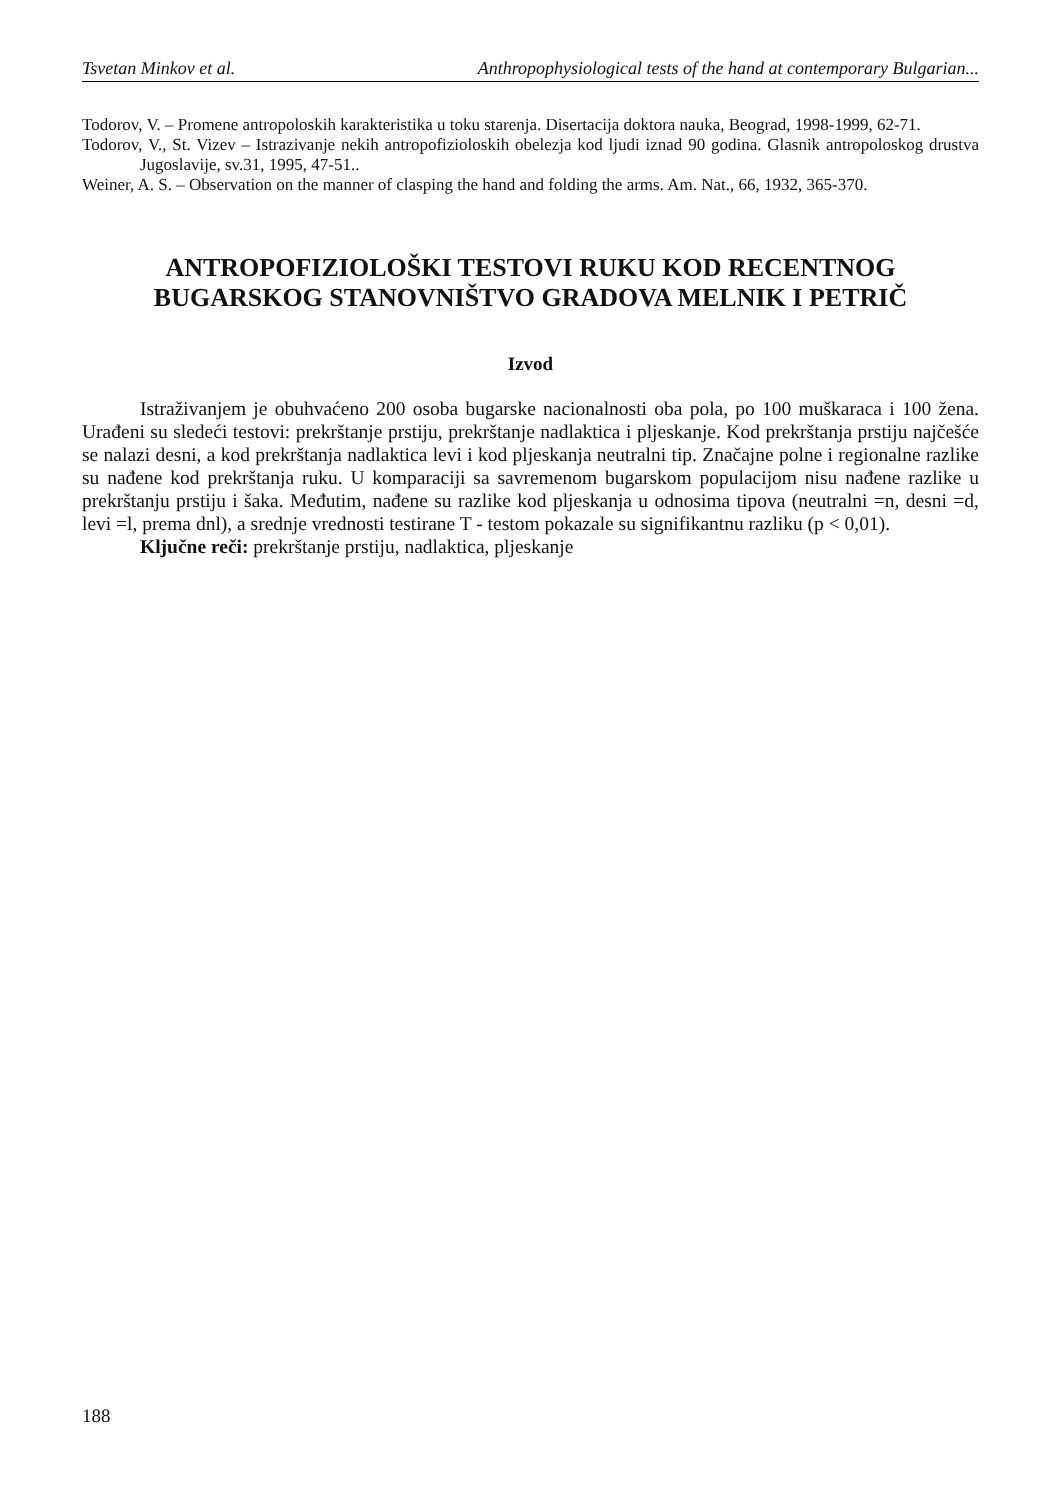Tsvetan Minkov et al. Anthropophysiological tests of the hand at contemporary Bulgarian...
Todorov, V. – Promene antropoloskih karakteristika u toku starenja. Disertacija doktora nauka, Beograd, 1998-1999, 62-71.
Todorov, V., St. Vizev – Istrazivanje nekih antropofizioloskih obelezja kod ljudi iznad 90 godina. Glasnik antropoloskog drustva Jugoslavije, sv.31, 1995, 47-51..
Weiner, A. S. – Observation on the manner of clasping the hand and folding the arms. Am. Nat., 66, 1932, 365-370.
ANTROPOFIZIOLOŠKI TESTOVI RUKU KOD RECENTNOG BUGARSKOG STANOVNIŠTVO GRADOVA MELNIK I PETRIČ
Izvod
Istraživanjem je obuhvaćeno 200 osoba bugarske nacionalnosti oba pola, po 100 muškaraca i 100 žena. Urađeni su sledeći testovi: prekrštanje prstiju, prekrštanje nadlaktica i pljeskanje. Kod prekrštanja prstiju najčešće se nalazi desni, a kod prekrštanja nadlaktica levi i kod pljeskanja neutralni tip. Značajne polne i regionalne razlike su nađene kod prekrštanja ruku. U komparaciji sa savremenom bugarskom populacijom nisu nađene razlike u prekrštanju prstiju i šaka. Međutim, nađene su razlike kod pljeskanja u odnosima tipova (neutralni =n, desni =d, levi =l, prema dnl), a srednje vrednosti testirane T - testom pokazale su signifikantnu razliku (p < 0,01).
Ključne reči: prekrštanje prstiju, nadlaktica, pljeskanje
188